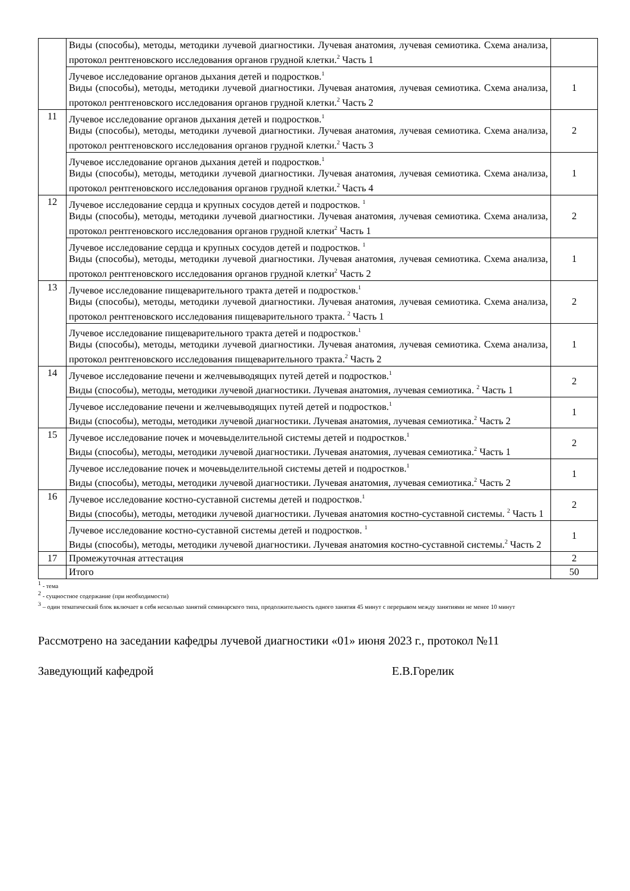| | Виды (способы), методы, методики лучевой диагностики. Лучевая анатомия, лучевая семиотика. Схема анализа, протокол рентгеновского исследования органов грудной клетки.<sup>2</sup> Часть 1 | |
| | Лучевое исследование органов дыхания детей и подростков.<sup>1</sup> Виды (способы), методы, методики лучевой диагностики. Лучевая анатомия, лучевая семиотика. Схема анализа, протокол рентгеновского исследования органов грудной клетки.<sup>2</sup> Часть 2 | 1 |
| 11 | Лучевое исследование органов дыхания детей и подростков.<sup>1</sup> Виды (способы), методы, методики лучевой диагностики. Лучевая анатомия, лучевая семиотика. Схема анализа, протокол рентгеновского исследования органов грудной клетки.<sup>2</sup> Часть 3 | 2 |
| | Лучевое исследование органов дыхания детей и подростков.<sup>1</sup> Виды (способы), методы, методики лучевой диагностики. Лучевая анатомия, лучевая семиотика. Схема анализа, протокол рентгеновского исследования органов грудной клетки.<sup>2</sup> Часть 4 | 1 |
| 12 | Лучевое исследование сердца и крупных сосудов детей и подростков. <sup>1</sup> Виды (способы), методы, методики лучевой диагностики. Лучевая анатомия, лучевая семиотика. Схема анализа, протокол рентгеновского исследования органов грудной клетки<sup>2</sup> Часть 1 | 2 |
| | Лучевое исследование сердца и крупных сосудов детей и подростков. <sup>1</sup> Виды (способы), методы, методики лучевой диагностики. Лучевая анатомия, лучевая семиотика. Схема анализа, протокол рентгеновского исследования органов грудной клетки<sup>2</sup> Часть 2 | 1 |
| 13 | Лучевое исследование пищеварительного тракта детей и подростков.<sup>1</sup> Виды (способы), методы, методики лучевой диагностики. Лучевая анатомия, лучевая семиотика. Схема анализа, протокол рентгеновского исследования пищеварительного тракта. <sup>2</sup> Часть 1 | 2 |
| | Лучевое исследование пищеварительного тракта детей и подростков.<sup>1</sup> Виды (способы), методы, методики лучевой диагностики. Лучевая анатомия, лучевая семиотика. Схема анализа, протокол рентгеновского исследования пищеварительного тракта.<sup>2</sup> Часть 2 | 1 |
| 14 | Лучевое исследование печени и желчевыводящих путей детей и подростков.<sup>1</sup> Виды (способы), методы, методики лучевой диагностики. Лучевая анатомия, лучевая семиотика. <sup>2</sup> Часть 1 | 2 |
| | Лучевое исследование печени и желчевыводящих путей детей и подростков.<sup>1</sup> Виды (способы), методы, методики лучевой диагностики. Лучевая анатомия, лучевая семиотика.<sup>2</sup> Часть 2 | 1 |
| 15 | Лучевое исследование почек и мочевыделительной системы детей и подростков.<sup>1</sup> Виды (способы), методы, методики лучевой диагностики. Лучевая анатомия, лучевая семиотика.<sup>2</sup> Часть 1 | 2 |
| | Лучевое исследование почек и мочевыделительной системы детей и подростков.<sup>1</sup> Виды (способы), методы, методики лучевой диагностики. Лучевая анатомия, лучевая семиотика.<sup>2</sup> Часть 2 | 1 |
| 16 | Лучевое исследование костно-суставной системы детей и подростков.<sup>1</sup> Виды (способы), методы, методики лучевой диагностики. Лучевая анатомия костно-суставной системы. <sup>2</sup> Часть 1 | 2 |
| | Лучевое исследование костно-суставной системы детей и подростков. <sup>1</sup> Виды (способы), методы, методики лучевой диагностики. Лучевая анатомия костно-суставной системы.<sup>2</sup> Часть 2 | 1 |
| 17 | Промежуточная аттестация | 2 |
| | Итого | 50 |
<sup>1</sup> - тема
<sup>2</sup> - сущностное содержание (при необходимости)
<sup>3</sup> – один тематический блок включает в себя несколько занятий семинарского типа, продолжительность одного занятия 45 минут с перерывом между занятиями не менее 10 минут
Рассмотрено на заседании кафедры лучевой диагностики «01» июня 2023 г., протокол №11
Заведующий кафедрой Е.В.Горелик